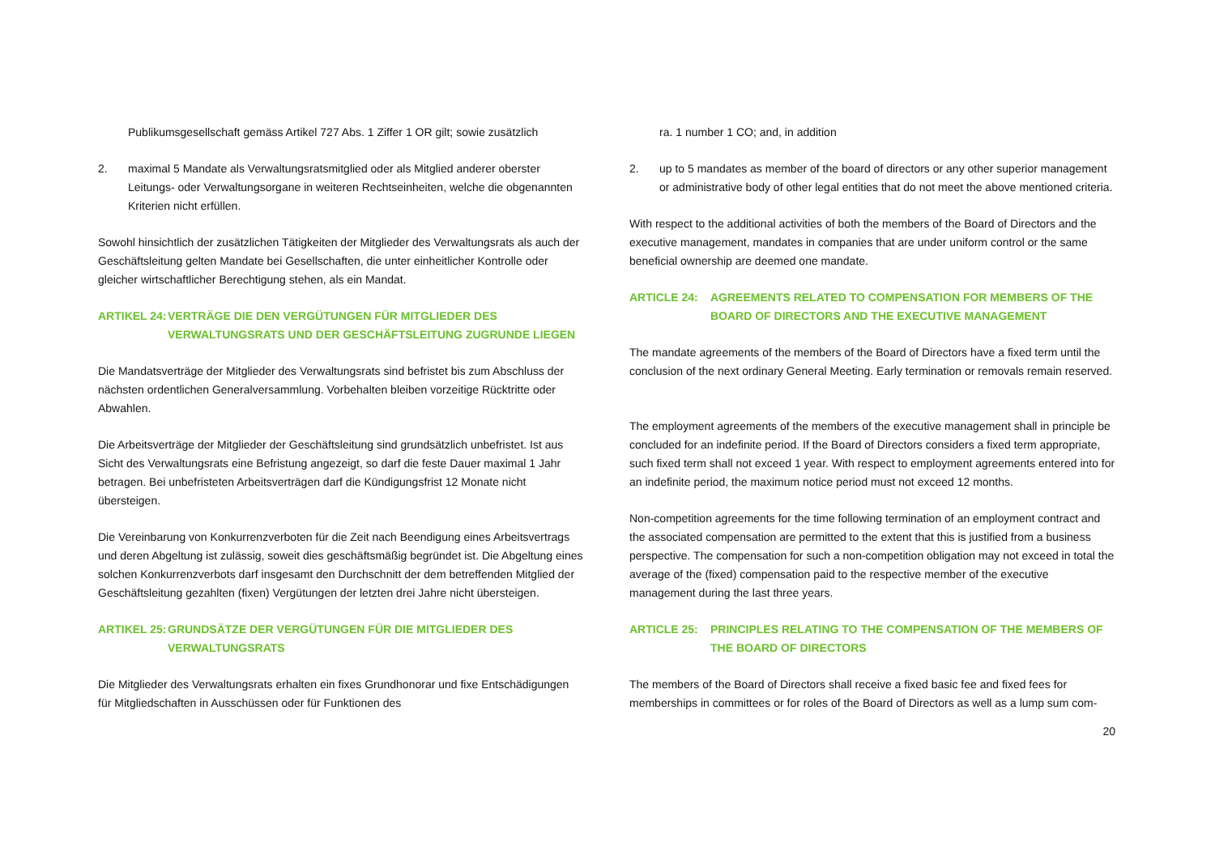Publikumsgesellschaft gemäss Artikel 727 Abs. 1 Ziffer 1 OR gilt; sowie zusätzlich
2. maximal 5 Mandate als Verwaltungsratsmitglied oder als Mitglied anderer oberster Leitungs- oder Verwaltungsorgane in weiteren Rechtseinheiten, welche die obgenannten Kriterien nicht erfüllen.
Sowohl hinsichtlich der zusätzlichen Tätigkeiten der Mitglieder des Verwaltungsrats als auch der Geschäftsleitung gelten Mandate bei Gesellschaften, die unter einheitlicher Kontrolle oder gleicher wirtschaftlicher Berechtigung stehen, als ein Mandat.
ARTIKEL 24: VERTRÄGE DIE DEN VERGÜTUNGEN FÜR MITGLIEDER DES VERWALTUNGSRATS UND DER GESCHÄFTSLEITUNG ZUGRUNDE LIEGEN
Die Mandatsverträge der Mitglieder des Verwaltungsrats sind befristet bis zum Abschluss der nächsten ordentlichen Generalversammlung. Vorbehalten bleiben vorzeitige Rücktritte oder Abwahlen.
Die Arbeitsverträge der Mitglieder der Geschäftsleitung sind grundsätzlich unbefristet. Ist aus Sicht des Verwaltungsrats eine Befristung angezeigt, so darf die feste Dauer maximal 1 Jahr betragen. Bei unbefristeten Arbeitsverträgen darf die Kündigungsfrist 12 Monate nicht übersteigen.
Die Vereinbarung von Konkurrenzverboten für die Zeit nach Beendigung eines Arbeitsvertrags und deren Abgeltung ist zulässig, soweit dies geschäftsmäßig begründet ist. Die Abgeltung eines solchen Konkurrenzverbots darf insgesamt den Durchschnitt der dem betreffenden Mitglied der Geschäftsleitung gezahlten (fixen) Vergütungen der letzten drei Jahre nicht übersteigen.
ARTIKEL 25: GRUNDSÄTZE DER VERGÜTUNGEN FÜR DIE MITGLIEDER DES VERWALTUNGSRATS
Die Mitglieder des Verwaltungsrats erhalten ein fixes Grundhonorar und fixe Entschädigungen für Mitgliedschaften in Ausschüssen oder für Funktionen des
ra. 1 number 1 CO; and, in addition
2. up to 5 mandates as member of the board of directors or any other superior management or administrative body of other legal entities that do not meet the above mentioned criteria.
With respect to the additional activities of both the members of the Board of Directors and the executive management, mandates in companies that are under uniform control or the same beneficial ownership are deemed one mandate.
ARTICLE 24: AGREEMENTS RELATED TO COMPENSATION FOR MEMBERS OF THE BOARD OF DIRECTORS AND THE EXECUTIVE MANAGEMENT
The mandate agreements of the members of the Board of Directors have a fixed term until the conclusion of the next ordinary General Meeting. Early termination or removals remain reserved.
The employment agreements of the members of the executive management shall in principle be concluded for an indefinite period. If the Board of Directors considers a fixed term appropriate, such fixed term shall not exceed 1 year. With respect to employment agreements entered into for an indefinite period, the maximum notice period must not exceed 12 months.
Non-competition agreements for the time following termination of an employment contract and the associated compensation are permitted to the extent that this is justified from a business perspective. The compensation for such a non-competition obligation may not exceed in total the average of the (fixed) compensation paid to the respective member of the executive management during the last three years.
ARTICLE 25: PRINCIPLES RELATING TO THE COMPENSATION OF THE MEMBERS OF THE BOARD OF DIRECTORS
The members of the Board of Directors shall receive a fixed basic fee and fixed fees for memberships in committees or for roles of the Board of Directors as well as a lump sum com-
20